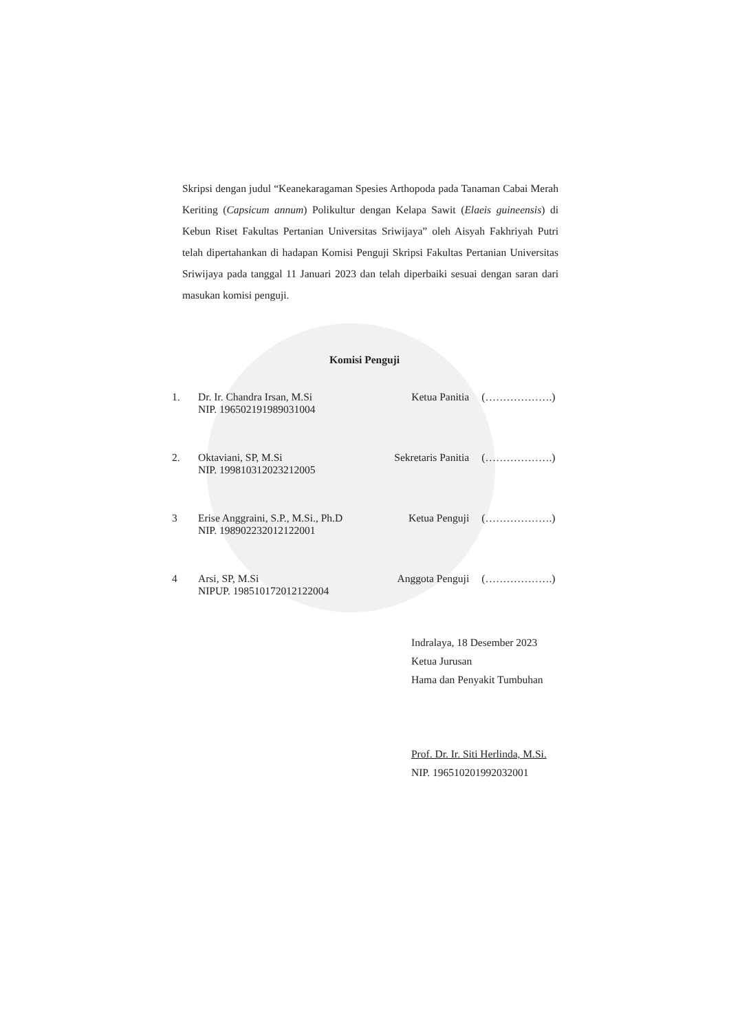Skripsi dengan judul “Keanekaragaman Spesies Arthopoda pada Tanaman Cabai Merah Keriting (Capsicum annum) Polikultur dengan Kelapa Sawit (Elaeis guineensis) di Kebun Riset Fakultas Pertanian Universitas Sriwijaya” oleh Aisyah Fakhriyah Putri telah dipertahankan di hadapan Komisi Penguji Skripsi Fakultas Pertanian Universitas Sriwijaya pada tanggal 11 Januari 2023 dan telah diperbaiki sesuai dengan saran dari masukan komisi penguji.
Komisi Penguji
1. Dr. Ir. Chandra Irsan, M.Si
NIP. 196502191989031004
Ketua Panitia (……………….)
2. Oktaviani, SP, M.Si
NIP. 199810312023212005
Sekretaris Panitia
(……………….)
3 Erise Anggraini, S.P., M.Si., Ph.D
NIP. 198902232012122001
Ketua Penguji (……………….)
4 Arsi, SP, M.Si
NIPUP. 198510172012122004
Anggota Penguji (……………….)
Indralaya, 18 Desember 2023
Ketua Jurusan
Hama dan Penyakit Tumbuhan
Prof. Dr. Ir. Siti Herlinda, M.Si.
NIP. 196510201992032001